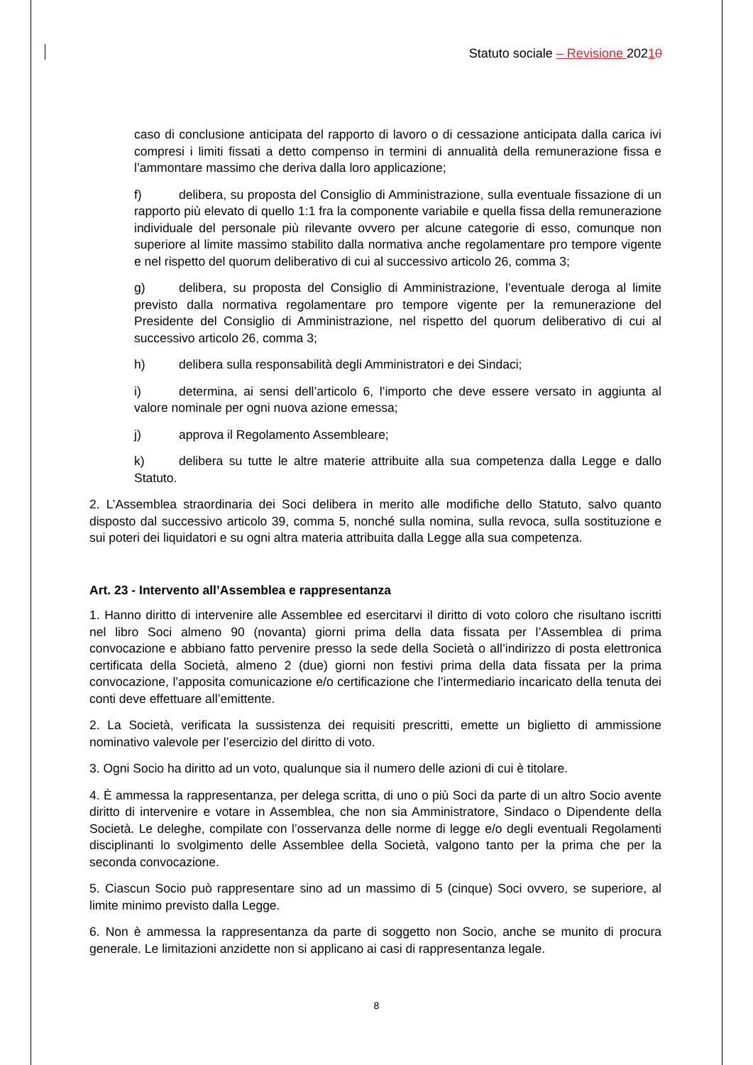Statuto sociale – Revisione 20210
caso di conclusione anticipata del rapporto di lavoro o di cessazione anticipata dalla carica ivi compresi i limiti fissati a detto compenso in termini di annualità della remunerazione fissa e l’ammontare massimo che deriva dalla loro applicazione;
f) delibera, su proposta del Consiglio di Amministrazione, sulla eventuale fissazione di un rapporto più elevato di quello 1:1 fra la componente variabile e quella fissa della remunerazione individuale del personale più rilevante ovvero per alcune categorie di esso, comunque non superiore al limite massimo stabilito dalla normativa anche regolamentare pro tempore vigente e nel rispetto del quorum deliberativo di cui al successivo articolo 26, comma 3;
g) delibera, su proposta del Consiglio di Amministrazione, l’eventuale deroga al limite previsto dalla normativa regolamentare pro tempore vigente per la remunerazione del Presidente del Consiglio di Amministrazione, nel rispetto del quorum deliberativo di cui al successivo articolo 26, comma 3;
h) delibera sulla responsabilità degli Amministratori e dei Sindaci;
i) determina, ai sensi dell’articolo 6, l’importo che deve essere versato in aggiunta al valore nominale per ogni nuova azione emessa;
j) approva il Regolamento Assembleare;
k) delibera su tutte le altre materie attribuite alla sua competenza dalla Legge e dallo Statuto.
2. L’Assemblea straordinaria dei Soci delibera in merito alle modifiche dello Statuto, salvo quanto disposto dal successivo articolo 39, comma 5, nonché sulla nomina, sulla revoca, sulla sostituzione e sui poteri dei liquidatori e su ogni altra materia attribuita dalla Legge alla sua competenza.
Art. 23 - Intervento all’Assemblea e rappresentanza
1. Hanno diritto di intervenire alle Assemblee ed esercitarvi il diritto di voto coloro che risultano iscritti nel libro Soci almeno 90 (novanta) giorni prima della data fissata per l’Assemblea di prima convocazione e abbiano fatto pervenire presso la sede della Società o all’indirizzo di posta elettronica certificata della Società, almeno 2 (due) giorni non festivi prima della data fissata per la prima convocazione, l’apposita comunicazione e/o certificazione che l’intermediario incaricato della tenuta dei conti deve effettuare all’emittente.
2. La Società, verificata la sussistenza dei requisiti prescritti, emette un biglietto di ammissione nominativo valevole per l’esercizio del diritto di voto.
3. Ogni Socio ha diritto ad un voto, qualunque sia il numero delle azioni di cui è titolare.
4. È ammessa la rappresentanza, per delega scritta, di uno o più Soci da parte di un altro Socio avente diritto di intervenire e votare in Assemblea, che non sia Amministratore, Sindaco o Dipendente della Società. Le deleghe, compilate con l’osservanza delle norme di legge e/o degli eventuali Regolamenti disciplinanti lo svolgimento delle Assemblee della Società, valgono tanto per la prima che per la seconda convocazione.
5. Ciascun Socio può rappresentare sino ad un massimo di 5 (cinque) Soci ovvero, se superiore, al limite minimo previsto dalla Legge.
6. Non è ammessa la rappresentanza da parte di soggetto non Socio, anche se munito di procura generale. Le limitazioni anzidette non si applicano ai casi di rappresentanza legale.
8